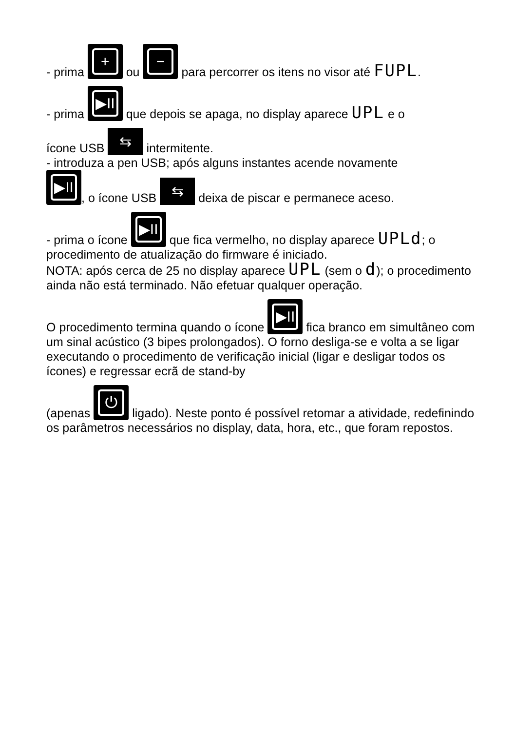- prima + ou − para percorrer os itens no visor até FUPL.
- prima ▶II que depois se apaga, no display aparece UPL e o
ícone USB ⇆ intermitente.
- introduza a pen USB; após alguns instantes acende novamente
▶II, o ícone USB ⇆ deixa de piscar e permanece aceso.
- prima o ícone ▶II que fica vermelho, no display aparece UPLd; o procedimento de atualização do firmware é iniciado.
NOTA: após cerca de 25 no display aparece UPL (sem o d); o procedimento ainda não está terminado. Não efetuar qualquer operação.
O procedimento termina quando o ícone ▶II fica branco em simultâneo com um sinal acústico (3 bipes prolongados). O forno desliga-se e volta a se ligar executando o procedimento de verificação inicial (ligar e desligar todos os ícones) e regressar ecrã de stand-by
(apenas ⏻ ligado). Neste ponto é possível retomar a atividade, redefinindo os parâmetros necessários no display, data, hora, etc., que foram repostos.